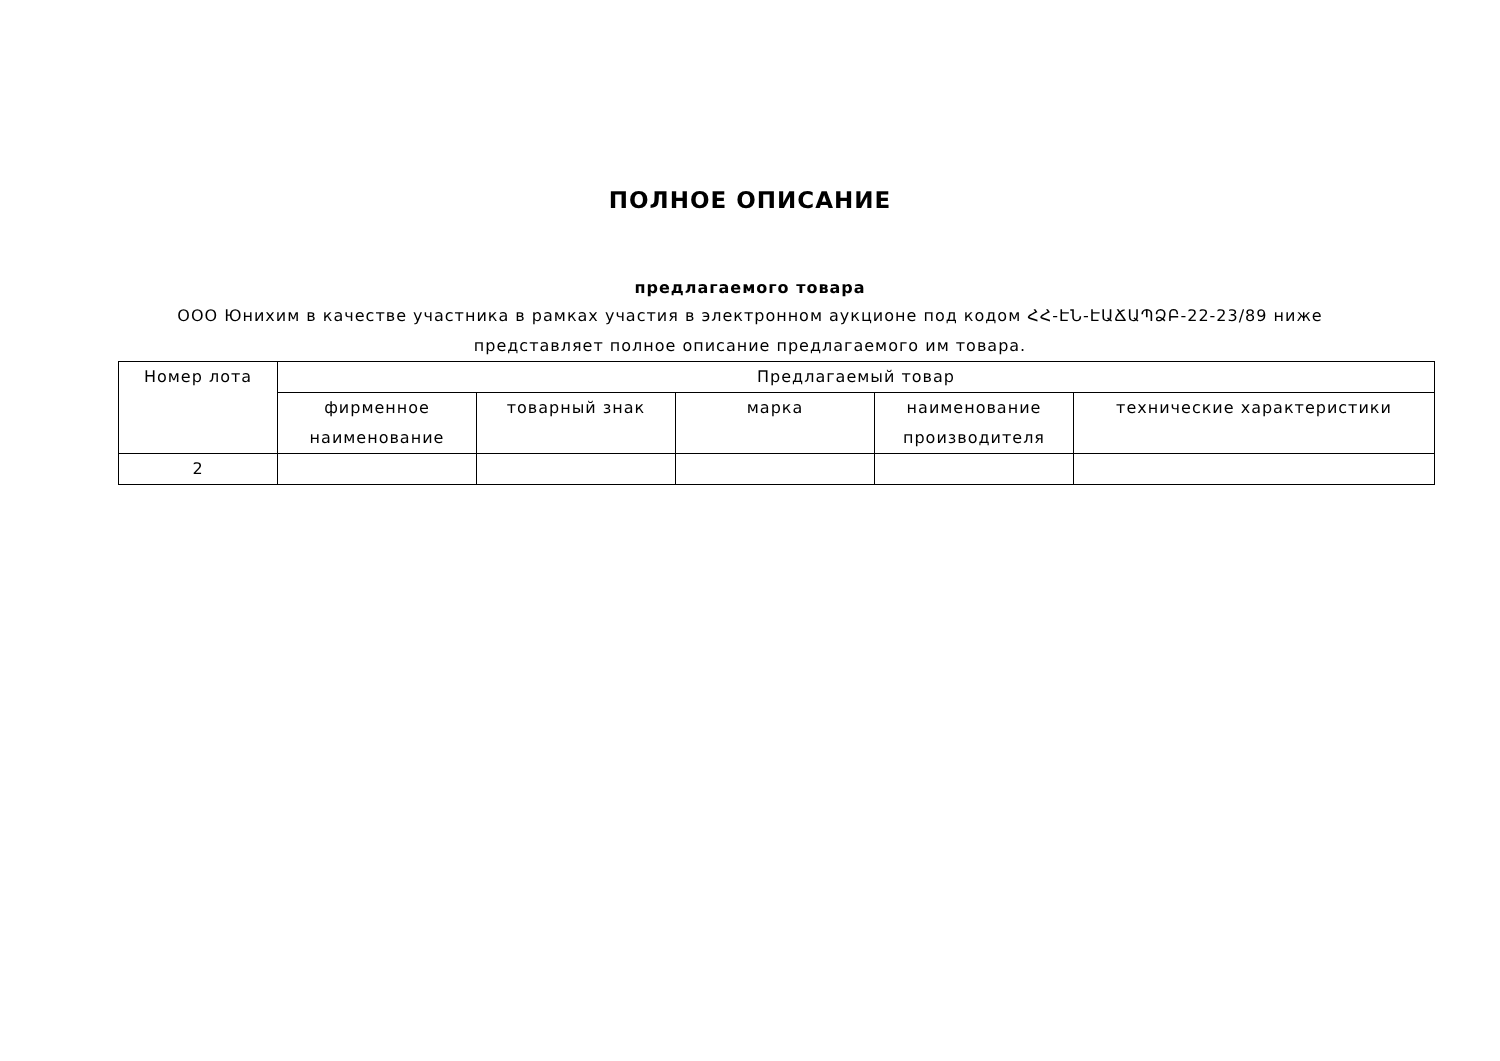ПОЛНОЕ ОПИСАНИЕ
предлагаемого товара
ООО Юнихим в качестве участника в рамках участия в электронном аукционе под кодом ՀՀ-ԷՆ-ԷԱՃԱՊՁԲ-22-23/89 ниже представляет полное описание предлагаемого им товара.
| Номер лота | Предлагаемый товар | | | | |
| | фирменное наименование | товарный знак | марка | наименование производителя | технические характеристики |
| 2 | | | | | |